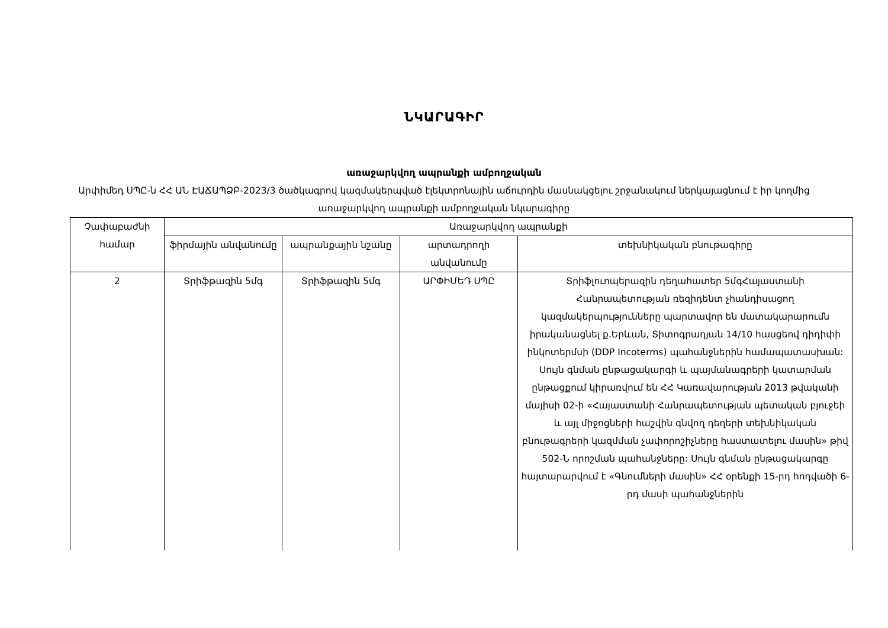ՆԿԱՐԱԳԻՐ
առաջարկվող ապրանքի ամբողջական
Արփիմեդ ՍՊԸ-ն ՀՀ ԱՆ ԷԱՃԱՊՁԲ-2023/3 ծածկագրով կազմակերպված էլեկտրոնային աճուրդին մասնակցելու շրջանակում ներկայացնում է իր կողմից առաջարկվող ապրանքի ամբողջական նկարագիրը
| Չափաբաժնի համար | Առաջարկվող ապրանքի | | | |
| --- | --- | --- | --- | --- |
| | ֆիրմային անվանումը | ապրանքային նշանը | արտադրողի անվանումը | տեխնիկական բնութագիրը |
| 2 | Տրիֆթազին 5մգ | Տրիֆթազին 5մգ | ԱՐՓԻՄԵԴ ՍՊԸ | Տրիֆլուոպերազին դեղահատեր 5մգՀայաստանի Հանրապետության ռեզիդենտ չհանդիսացող կազմակերպությունները պարտավոր են մատակարարումն իրականացնել ք.Երևան, Տիտոգրադյան 14/10 հասցեով դիդիփի ինկոտերմսի (DDP Incoterms) պահանջներին համապատասխան: Սույն գնման ընթացակարգի և պայմանագրերի կատարման ընթացքում կիրառվում են ՀՀ Կառավարության 2013 թվականի մայիսի 02-ի «Հայաստանի Հանրապետության պետական բյուջեի և այլ միջոցների հաշվին գնվող դեղերի տեխնիկական բնութագրերի կազմման չափորոշիչները հաստատելու մասին» թիվ 502-Ն որոշման պահանջները: Սույն գնման ընթացակարգը հայտարարվում է «Գնումների մասին» ՀՀ օրենքի 15-րդ հոդվածի 6-րդ մասի պահանջներին |